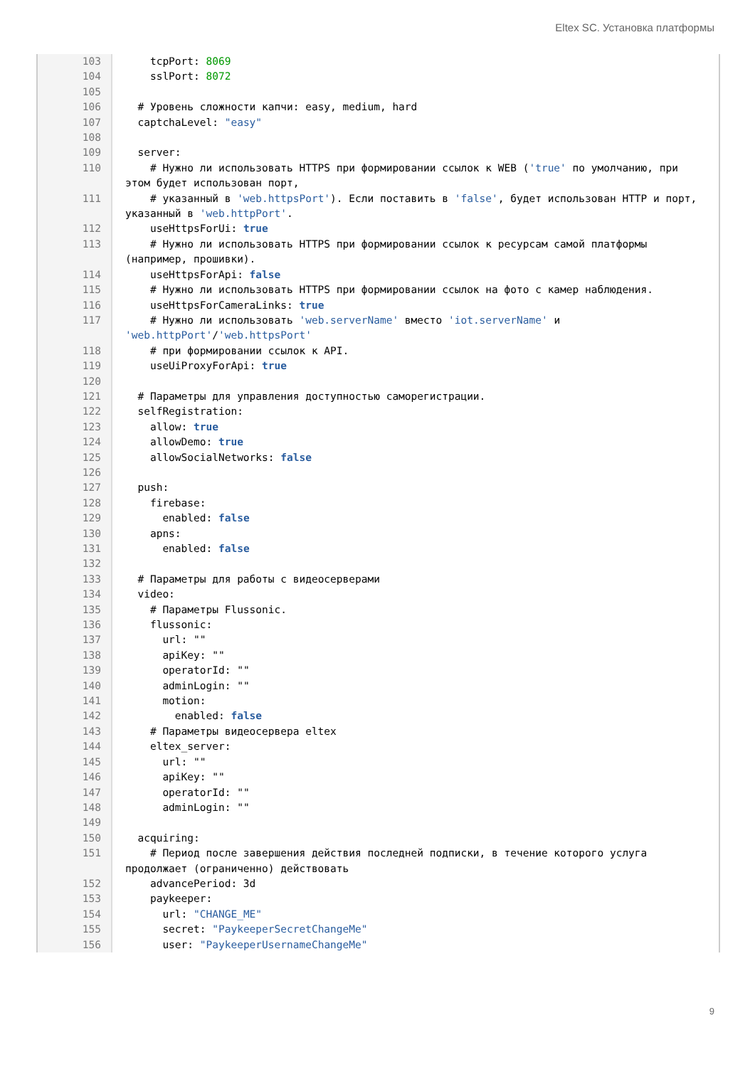Eltex SC. Установка платформы
103 tcpPort: 8069
104 sslPort: 8072
105
106 # Уровень сложности капчи: easy, medium, hard
107 captchaLevel: "easy"
108
109 server:
110 # Нужно ли использовать HTTPS при формировании ссылок к WEB ('true' по умолчанию, при этом будет использован порт,
111 # указанный в 'web.httpsPort'). Если поставить в 'false', будет использован HTTP и порт, указанный в 'web.httpPort'.
112 useHttpsForUi: true
113 # Нужно ли использовать HTTPS при формировании ссылок к ресурсам самой платформы (например, прошивки).
114 useHttpsForApi: false
115 # Нужно ли использовать HTTPS при формировании ссылок на фото с камер наблюдения.
116 useHttpsForCameraLinks: true
117 # Нужно ли использовать 'web.serverName' вместо 'iot.serverName' и 'web.httpPort'/'web.httpsPort'
118 # при формировании ссылок к API.
119 useUiProxyForApi: true
120
121 # Параметры для управления доступностью саморегистрации.
122 selfRegistration:
123 allow: true
124 allowDemo: true
125 allowSocialNetworks: false
126
127 push:
128 firebase:
129 enabled: false
130 apns:
131 enabled: false
132
133 # Параметры для работы с видеосерверами
134 video:
135 # Параметры Flussonic.
136 flussonic:
137 url: ""
138 apiKey: ""
139 operatorId: ""
140 adminLogin: ""
141 motion:
142 enabled: false
143 # Параметры видеосервера eltex
144 eltex_server:
145 url: ""
146 apiKey: ""
147 operatorId: ""
148 adminLogin: ""
149
150 acquiring:
151 # Период после завершения действия последней подписки, в течение которого услуга продолжает (ограниченно) действовать
152 advancePeriod: 3d
153 paykeeper:
154 url: "CHANGE_ME"
155 secret: "PaykeeperSecretChangeMe"
156 user: "PaykeeperUsernameChangeMe"
9